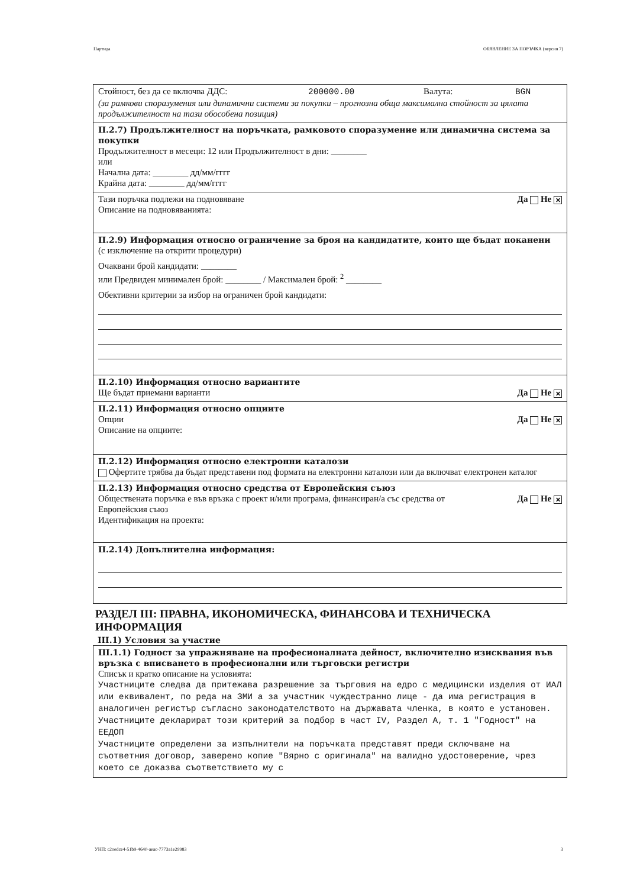Партида ОБЯВЛЕНИЕ ЗА ПОРЪЧКА (версия 7)
Стойност, без да се включва ДДС: 200000.00 Валута: BGN
(за рамкови споразумения или динамични системи за покупки – прогнозна обща максимална стойност за цялата продължителност на тази обособена позиция)
II.2.7) Продължителност на поръчката, рамковото споразумение или динамична система за покупки
Продължителност в месеци: 12 или Продължителност в дни: ________
или
Начална дата: ________ дд/мм/гггг
Крайна дата: ________ дд/мм/гггг
Тази поръчка подлежи на подновяване Да Не ✕
Описание на подновяванията:
II.2.9) Информация относно ограничение за броя на кандидатите, които ще бъдат поканени
(с изключение на открити процедури)
Очаквани брой кандидати: ________
или Предвиден минимален брой: ________ / Максимален брой: <sup>2</sup> ________
Обективни критерии за избор на ограничен брой кандидати:
II.2.10) Информация относно вариантите
Ще бъдат приемани варианти Да Не ✕
II.2.11) Информация относно опциите
Опции Да Не ✕
Описание на опциите:
II.2.12) Информация относно електронни каталози
Офертите трябва да бъдат представени под формата на електронни каталози или да включват електронен каталог
II.2.13) Информация относно средства от Европейския съюз
Обществената поръчка е във връзка с проект и/или програма, финансиран/а със средства от Европейския съюз Да Не ✕
Идентификация на проекта:
II.2.14) Допълнителна информация:
РАЗДЕЛ III: ПРАВНА, ИКОНОМИЧЕСКА, ФИНАНСОВА И ТЕХНИЧЕСКА ИНФОРМАЦИЯ
III.1) Условия за участие
III.1.1) Годност за упражняване на професионалната дейност, включително изисквания във връзка с вписването в професионални или търговски регистри
Списък и кратко описание на условията:
Участниците следва да притежава разрешение за търговия на едро с медицински изделия от ИАЛ или еквивалент, по реда на ЗМИ а за участник чуждестранно лице - да има регистрация в аналогичен регистър съгласно законодателството на държавата членка, в която е установен.
Участниците декларират този критерий за подбор в част IV, Раздел А, т. 1 "Годност" на ЕЕДОП
Участниците определени за изпълнители на поръчката представят преди сключване на съответния договор, заверено копие "Вярно с оригинала" на валидно удостоверение, чрез което се доказва съответствието му с
УНП: c2oedce4-51b9-4640-aeac-7773a1e29983 3